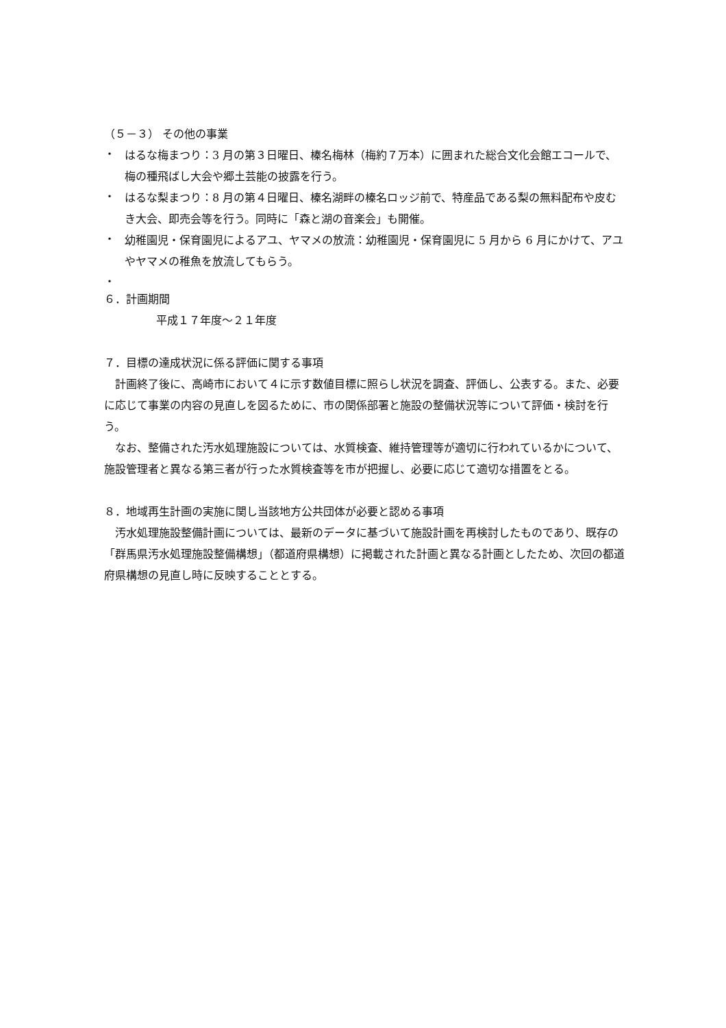（５－３） その他の事業
・
はるな梅まつり：3 月の第３日曜日、榛名梅林（梅約７万本）に囲まれた総合文化会館エコールで、梅の種飛ばし大会や郷土芸能の披露を行う。
・
はるな梨まつり：8 月の第４日曜日、榛名湖畔の榛名ロッジ前で、特産品である梨の無料配布や皮むき大会、即売会等を行う。同時に「森と湖の音楽会」も開催。
・
幼稚園児・保育園児によるアユ、ヤマメの放流：幼稚園児・保育園児に 5 月から 6 月にかけて、アユやヤマメの稚魚を放流してもらう。
・
６．計画期間
平成１７年度～２１年度
７．目標の達成状況に係る評価に関する事項
　計画終了後に、高崎市において４に示す数値目標に照らし状況を調査、評価し、公表する。また、必要に応じて事業の内容の見直しを図るために、市の関係部署と施設の整備状況等について評価・検討を行う。
　なお、整備された汚水処理施設については、水質検査、維持管理等が適切に行われているかについて、施設管理者と異なる第三者が行った水質検査等を市が把握し、必要に応じて適切な措置をとる。
８．地域再生計画の実施に関し当該地方公共団体が必要と認める事項
　汚水処理施設整備計画については、最新のデータに基づいて施設計画を再検討したものであり、既存の「群馬県汚水処理施設整備構想」（都道府県構想）に掲載された計画と異なる計画としたため、次回の都道府県構想の見直し時に反映することとする。